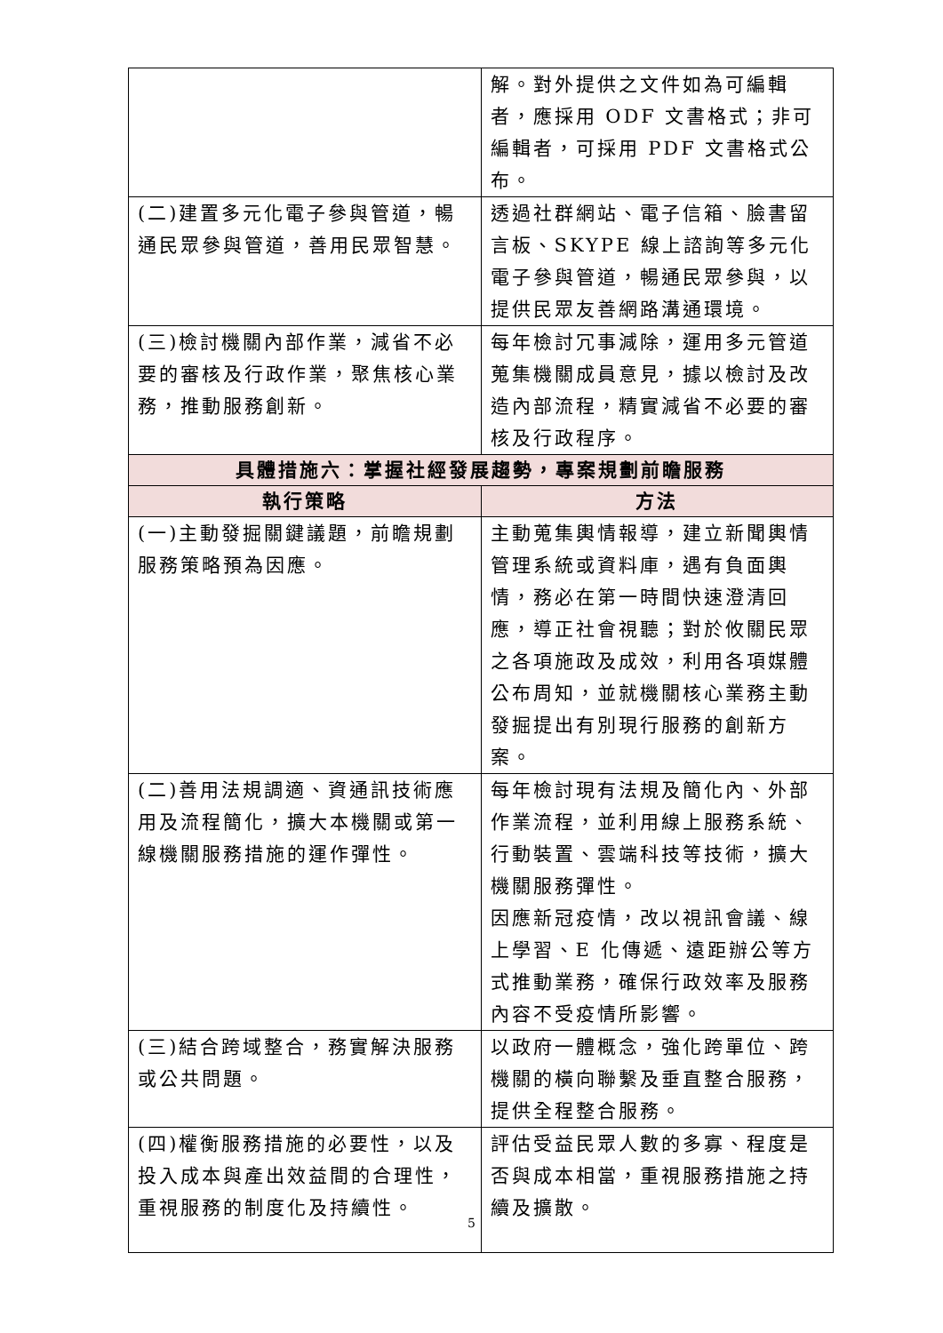| | 解。對外提供之文件如為可編輯者，應採用 ODF 文書格式；非可編輯者，可採用 PDF 文書格式公布。 |
| (二)建置多元化電子參與管道，暢通民眾參與管道，善用民眾智慧。 | 透過社群網站、電子信箱、臉書留言板、SKYPE 線上諮詢等多元化電子參與管道，暢通民眾參與，以提供民眾友善網路溝通環境。 |
| (三)檢討機關內部作業，減省不必要的審核及行政作業，聚焦核心業務，推動服務創新。 | 每年檢討冗事減除，運用多元管道蒐集機關成員意見，據以檢討及改造內部流程，精實減省不必要的審核及行政程序。 |
| 具體措施六：掌握社經發展趨勢，專案規劃前瞻服務 | |
| 執行策略 | 方法 |
| (一)主動發掘關鍵議題，前瞻規劃服務策略預為因應。 | 主動蒐集輿情報導，建立新聞輿情管理系統或資料庫，遇有負面輿情，務必在第一時間快速澄清回應，導正社會視聽；對於攸關民眾之各項施政及成效，利用各項媒體公布周知，並就機關核心業務主動發掘提出有別現行服務的創新方案。 |
| (二)善用法規調適、資通訊技術應用及流程簡化，擴大本機關或第一線機關服務措施的運作彈性。 | 每年檢討現有法規及簡化內、外部作業流程，並利用線上服務系統、行動裝置、雲端科技等技術，擴大機關服務彈性。 因應新冠疫情，改以視訊會議、線上學習、E 化傳遞、遠距辦公等方式推動業務，確保行政效率及服務內容不受疫情所影響。 |
| (三)結合跨域整合，務實解決服務或公共問題。 | 以政府一體概念，強化跨單位、跨機關的橫向聯繫及垂直整合服務，提供全程整合服務。 |
| (四)權衡服務措施的必要性，以及投入成本與產出效益間的合理性，重視服務的制度化及持續性。 | 評估受益民眾人數的多寡、程度是否與成本相當，重視服務措施之持續及擴散。 |
5